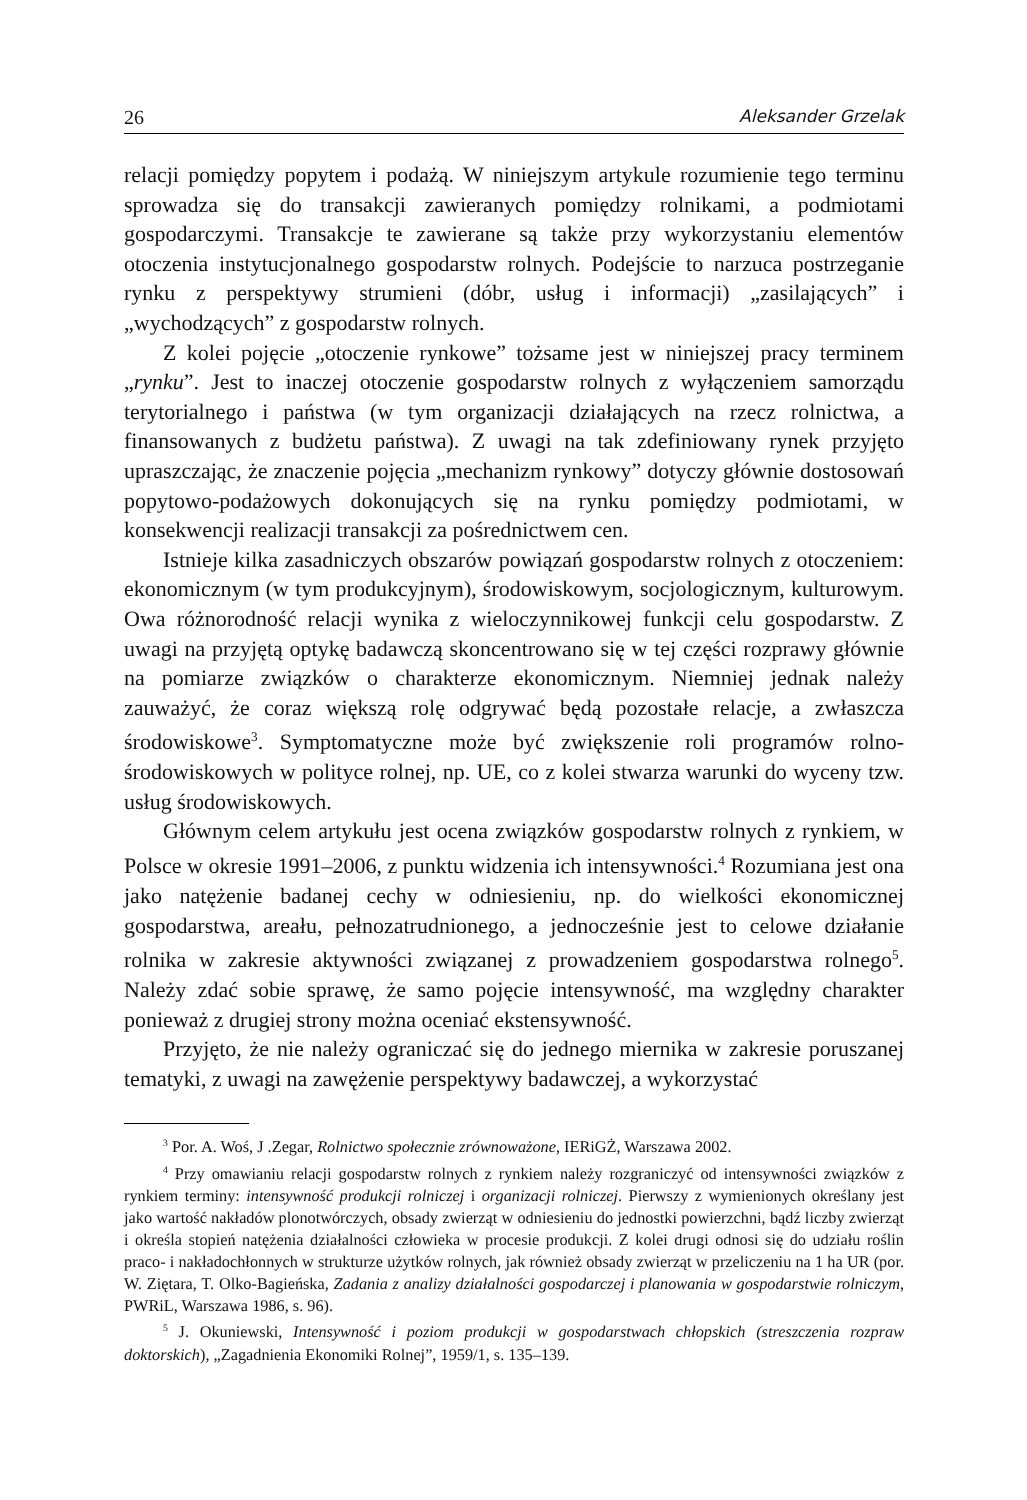26 Aleksander Grzelak
relacji pomiędzy popytem i podażą. W niniejszym artykule rozumienie tego terminu sprowadza się do transakcji zawieranych pomiędzy rolnikami, a podmiotami gospodarczymi. Transakcje te zawierane są także przy wykorzystaniu elementów otoczenia instytucjonalnego gospodarstw rolnych. Podejście to narzuca postrzeganie rynku z perspektywy strumieni (dóbr, usług i informacji) „zasilających” i „wychodzących” z gospodarstw rolnych.
Z kolei pojęcie „otoczenie rynkowe” tożsame jest w niniejszej pracy terminem „rynku”. Jest to inaczej otoczenie gospodarstw rolnych z wyłączeniem samorządu terytorialnego i państwa (w tym organizacji działających na rzecz rolnictwa, a finansowanych z budżetu państwa). Z uwagi na tak zdefiniowany rynek przyjęto upraszczając, że znaczenie pojęcia „mechanizm rynkowy” dotyczy głównie dostosowań popytowo-podażowych dokonujących się na rynku pomiędzy podmiotami, w konsekwencji realizacji transakcji za pośrednictwem cen.
Istnieje kilka zasadniczych obszarów powiązań gospodarstw rolnych z otoczeniem: ekonomicznym (w tym produkcyjnym), środowiskowym, socjologicznym, kulturowym. Owa różnorodność relacji wynika z wieloczynnikowej funkcji celu gospodarstw. Z uwagi na przyjętą optykę badawczą skoncentrowano się w tej części rozprawy głównie na pomiarze związków o charakterze ekonomicznym. Niemniej jednak należy zauważyć, że coraz większą rolę odgrywać będą pozostałe relacje, a zwłaszcza środowiskowe<sup>3</sup>. Symptomatyczne może być zwiększenie roli programów rolno-środowiskowych w polityce rolnej, np. UE, co z kolei stwarza warunki do wyceny tzw. usług środowiskowych.
Głównym celem artykułu jest ocena związków gospodarstw rolnych z rynkiem, w Polsce w okresie 1991–2006, z punktu widzenia ich intensywności.<sup>4</sup> Rozumiana jest ona jako natężenie badanej cechy w odniesieniu, np. do wielkości ekonomicznej gospodarstwa, areału, pełnozatrudnionego, a jednocześnie jest to celowe działanie rolnika w zakresie aktywności związanej z prowadzeniem gospodarstwa rolnego<sup>5</sup>. Należy zdać sobie sprawę, że samo pojęcie intensywność, ma względny charakter ponieważ z drugiej strony można oceniać ekstensywność.
Przyjęto, że nie należy ograniczać się do jednego miernika w zakresie poruszanej tematyki, z uwagi na zawężenie perspektywy badawczej, a wykorzystać
<sup>3</sup> Por. A. Woś, J .Zegar, Rolnictwo społecznie zrównoważone, IERiGŻ, Warszawa 2002.
<sup>4</sup> Przy omawianiu relacji gospodarstw rolnych z rynkiem należy rozgraniczyć od intensywności związków z rynkiem terminy: intensywność produkcji rolniczej i organizacji rolniczej. Pierwszy z wymienionych określany jest jako wartość nakładów plonotwórczych, obsady zwierząt w odniesieniu do jednostki powierzchni, bądź liczby zwierząt i określa stopień natężenia działalności człowieka w procesie produkcji. Z kolei drugi odnosi się do udziału roślin praco- i nakładochłonnych w strukturze użytków rolnych, jak również obsady zwierząt w przeliczeniu na 1 ha UR (por. W. Ziętara, T. Olko-Bagieńska, Zadania z analizy działalności gospodarczej i planowania w gospodarstwie rolniczym, PWRiL, Warszawa 1986, s. 96).
<sup>5</sup> J. Okuniewski, Intensywność i poziom produkcji w gospodarstwach chłopskich (streszczenia rozpraw doktorskich), „Zagadnienia Ekonomiki Rolnej”, 1959/1, s. 135–139.